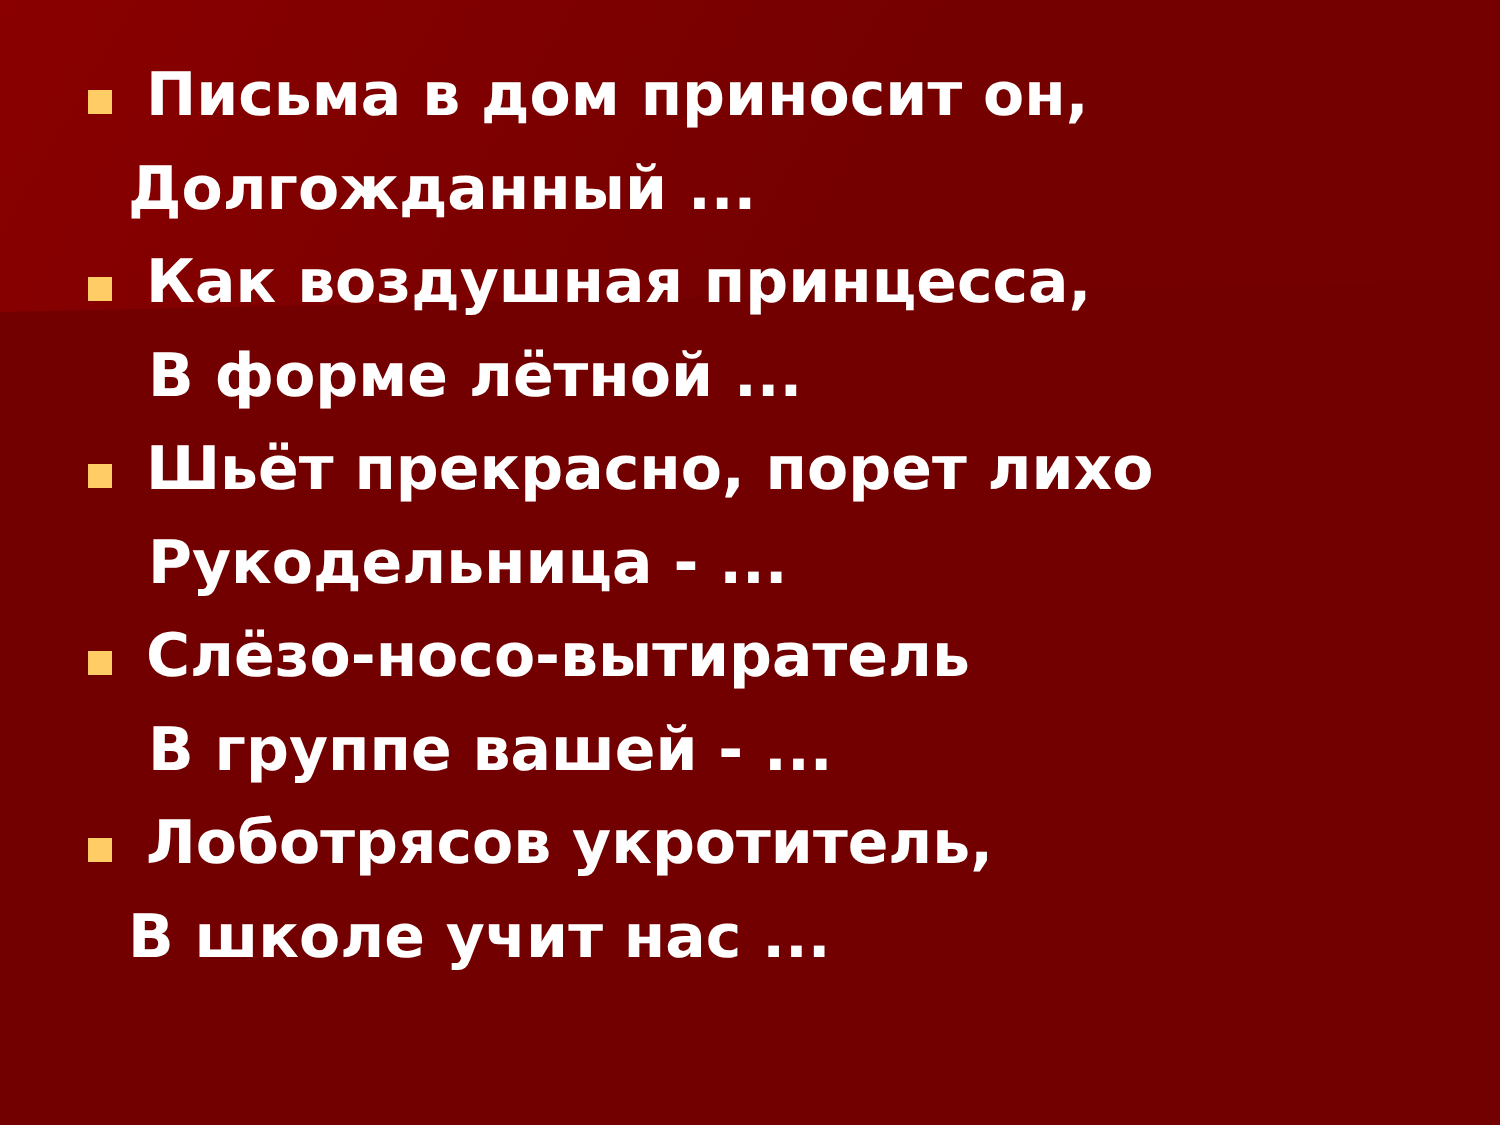Письма в дом приносит он,
Долгожданный ...
Как воздушная принцесса,
В форме лётной ...
Шьёт прекрасно, порет лихо
Рукодельница - ...
Слёзо-носо-вытиратель
В группе вашей - ...
Лоботрясов укротитель,
В школе учит нас ...